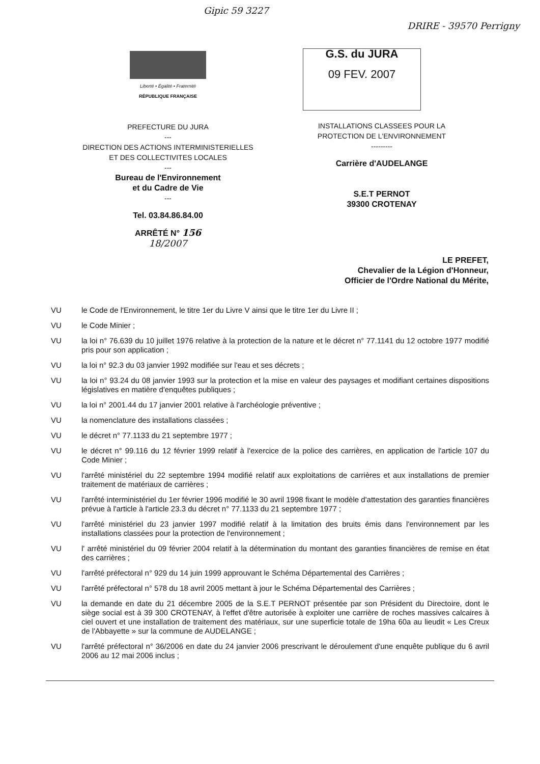Gipic 59 3227 DRIRE - 39570 Perrigny
Liberté • Égalité • Fraternité
RÉPUBLIQUE FRANÇAISE
PREFECTURE DU JURA
---
DIRECTION DES ACTIONS INTERMINISTERIELLES
ET DES COLLECTIVITES LOCALES
---
Bureau de l'Environnement
et du Cadre de Vie
---
Tel. 03.84.86.84.00
ARRÊTÉ N° 156
18/2007
G.S. du JURA
09 FEV. 2007
INSTALLATIONS CLASSEES POUR LA
PROTECTION DE L'ENVIRONNEMENT
---------
Carrière d'AUDELANGE
S.E.T PERNOT
39300 CROTENAY
LE PREFET,
Chevalier de la Légion d'Honneur,
Officier de l'Ordre National du Mérite,
VU le Code de l'Environnement, le titre 1er du Livre V ainsi que le titre 1er du Livre II ;
VU le Code Minier ;
VU la loi n° 76.639 du 10 juillet 1976 relative à la protection de la nature et le décret n° 77.1141 du 12 octobre 1977 modifié pris pour son application ;
VU la loi n° 92.3 du 03 janvier 1992 modifiée sur l'eau et ses décrets ;
VU la loi n° 93.24 du 08 janvier 1993 sur la protection et la mise en valeur des paysages et modifiant certaines dispositions législatives en matière d'enquêtes publiques ;
VU la loi n° 2001.44 du 17 janvier 2001 relative à l'archéologie préventive ;
VU la nomenclature des installations classées ;
VU le décret n° 77.1133 du 21 septembre 1977 ;
VU le décret n° 99.116 du 12 février 1999 relatif à l'exercice de la police des carrières, en application de l'article 107 du Code Minier ;
VU l'arrêté ministériel du 22 septembre 1994 modifié relatif aux exploitations de carrières et aux installations de premier traitement de matériaux de carrières ;
VU l'arrêté interministériel du 1er février 1996 modifié le 30 avril 1998 fixant le modèle d'attestation des garanties financières prévue à l'article à l'article 23.3 du décret n° 77.1133 du 21 septembre 1977 ;
VU l'arrêté ministériel du 23 janvier 1997 modifié relatif à la limitation des bruits émis dans l'environnement par les installations classées pour la protection de l'environnement ;
VU l' arrêté ministériel du 09 février 2004 relatif à la détermination du montant des garanties financières de remise en état des carrières ;
VU l'arrêté préfectoral n° 929 du 14 juin 1999 approuvant le Schéma Départemental des Carrières ;
VU l'arrêté préfectoral n° 578 du 18 avril 2005 mettant à jour le Schéma Départemental des Carrières ;
VU la demande en date du 21 décembre 2005 de la S.E.T PERNOT présentée par son Président du Directoire, dont le siège social est à 39 300 CROTENAY, à l'effet d'être autorisée à exploiter une carrière de roches massives calcaires à ciel ouvert et une installation de traitement des matériaux, sur une superficie totale de 19ha 60a au lieudit « Les Creux de l'Abbayette » sur la commune de AUDELANGE ;
VU l'arrêté préfectoral n° 36/2006 en date du 24 janvier 2006 prescrivant le déroulement d'une enquête publique du 6 avril 2006 au 12 mai 2006 inclus ;